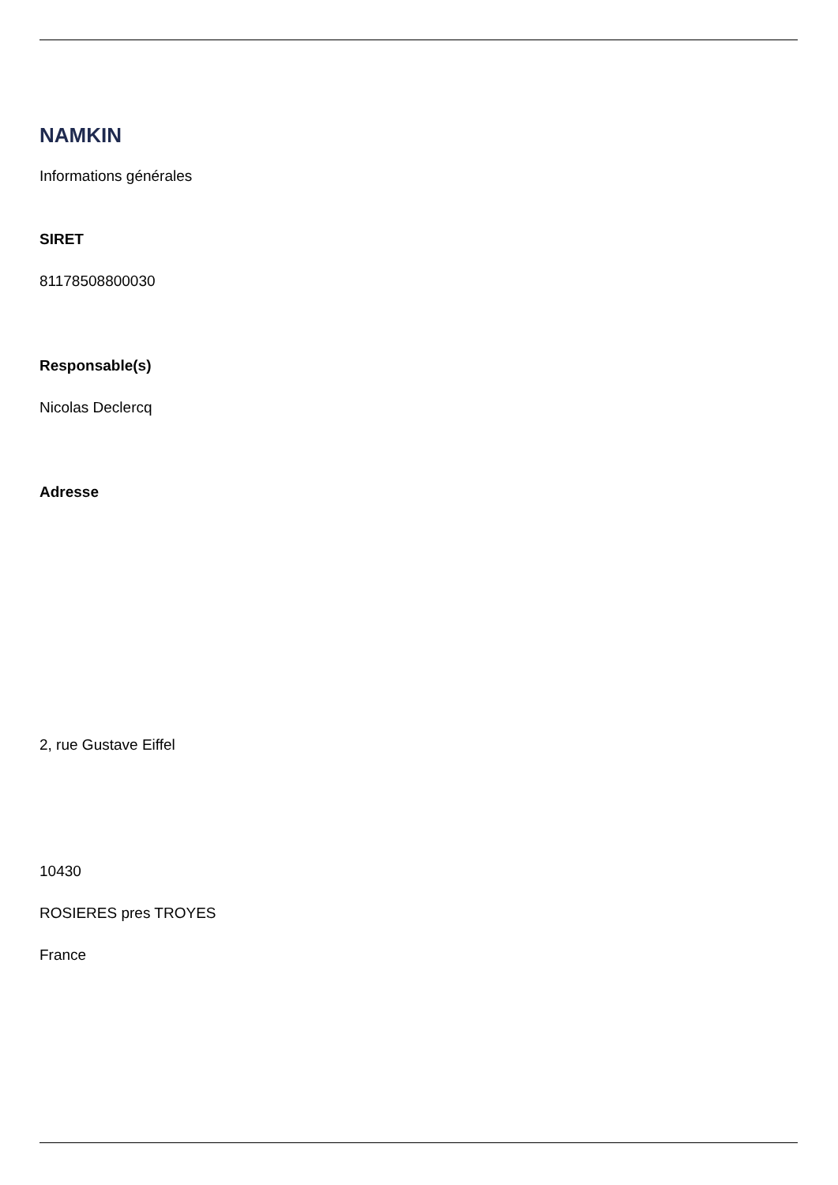NAMKIN
Informations générales
SIRET
81178508800030
Responsable(s)
Nicolas Declercq
Adresse
2, rue Gustave Eiffel
10430
ROSIERES pres TROYES
France